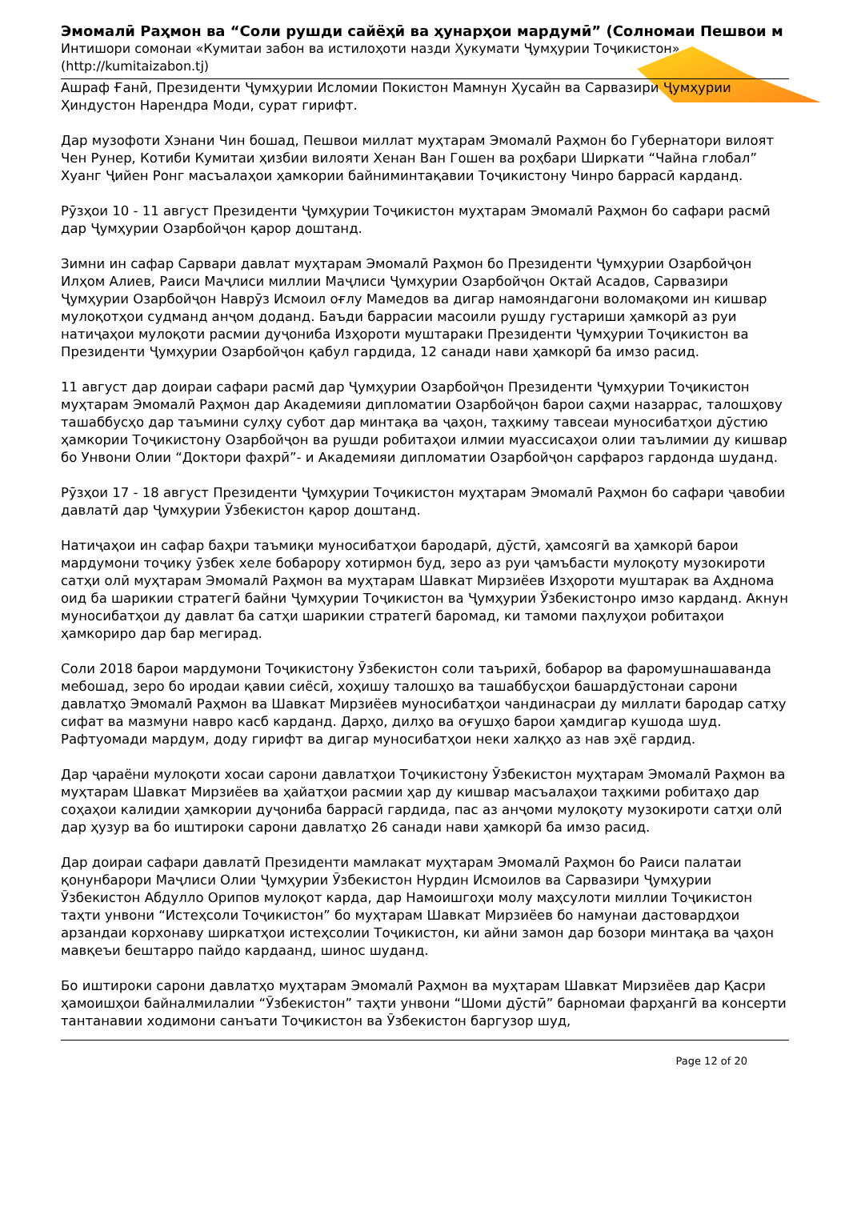Эмомалӣ Раҳмон ва “Соли рушди сайёҳӣ ва ҳунарҳои мардумӣ” (Солномаи Пешвои м
Интишори сомонаи «Кумитаи забон ва истилоҳоти назди Ҳукумати Ҷумҳурии Тоҷикистон»
(http://kumitaizabon.tj)
Ашраф Ғанӣ, Президенти Ҷумҳурии Исломии Покистон Мамнун Ҳусайн ва Сарвазири Ҷумҳурии Ҳиндустон Нарендра Моди, сурат гирифт.
Дар музофоти Хэнани Чин бошад, Пешвои миллат муҳтарам Эмомалӣ Раҳмон бо Губернатори вилоят Чен Рунер, Котиби Кумитаи ҳизбии вилояти Хенан Ван Гошен ва роҳбари Ширкати “Чайна глобал” Хуанг Ҷийен Ронг масъалаҳои ҳамкории байниминтақавии Тоҷикистону Чинро баррасӣ карданд.
Рӯзҳои 10 - 11 август Президенти Ҷумҳурии Тоҷикистон муҳтарам Эмомалӣ Раҳмон бо сафари расмӣ дар Ҷумҳурии Озарбойҷон қарор доштанд.
Зимни ин сафар Сарвари давлат муҳтарам Эмомалӣ Раҳмон бо Президенти Ҷумҳурии Озарбойҷон Илҳом Алиев, Раиси Маҷлиси миллии Маҷлиси Ҷумҳурии Озарбойҷон Октай Асадов, Сарвазири Ҷумҳурии Озарбойҷон Наврӯз Исмоил оғлу Мамедов ва дигар намояндагони воломақоми ин кишвар мулоқотҳои судманд анҷом доданд. Баъди баррасии масоили рушду густариши ҳамкорӣ аз руи натиҷаҳои мулоқоти расмии дуҷониба Изҳороти муштараки Президенти Ҷумҳурии Тоҷикистон ва Президенти Ҷумҳурии Озарбойҷон қабул гардида, 12 санади нави ҳамкорӣ ба имзо расид.
11 август дар доираи сафари расмӣ дар Ҷумҳурии Озарбойҷон Президенти Ҷумҳурии Тоҷикистон муҳтарам Эмомалӣ Раҳмон дар Академияи дипломатии Озарбойҷон барои саҳми назаррас, талошҳову ташаббусҳо дар таъмини сулҳу субот дар минтақа ва ҷаҳон, таҳкиму тавсеаи муносибатҳои дӯстию ҳамкории Тоҷикистону Озарбойҷон ва рушди робитаҳои илмии муассисаҳои олии таълимии ду кишвар бо Унвони Олии “Доктори фахрӣ”- и Академияи дипломатии Озарбойҷон сарфароз гардонда шуданд.
Рӯзҳои 17 - 18 август Президенти Ҷумҳурии Тоҷикистон муҳтарам Эмомалӣ Раҳмон бо сафари ҷавобии давлатӣ дар Ҷумҳурии Ӯзбекистон қарор доштанд.
Натиҷаҳои ин сафар баҳри таъмиқи муносибатҳои бародарӣ, дӯстӣ, ҳамсоягӣ ва ҳамкорӣ барои мардумони тоҷику ӯзбек хеле бобарору хотирмон буд, зеро аз руи ҷамъбасти мулоқоту музокироти сатҳи олӣ муҳтарам Эмомалӣ Раҳмон ва муҳтарам Шавкат Мирзиёев Изҳороти муштарак ва Аҳднома оид ба шарикии стратегӣ байни Ҷумҳурии Тоҷикистон ва Ҷумҳурии Ӯзбекистонро имзо карданд. Акнун муносибатҳои ду давлат ба сатҳи шарикии стратегӣ баромад, ки тамоми паҳлуҳои робитаҳои ҳамкориро дар бар мегирад.
Соли 2018 барои мардумони Тоҷикистону Ӯзбекистон соли таърихӣ, бобарор ва фаромушнашаванда мебошад, зеро бо иродаи қавии сиёсӣ, хоҳишу талошҳо ва ташаббусҳои башардӯстонаи сарони давлатҳо Эмомалӣ Раҳмон ва Шавкат Мирзиёев муносибатҳои чандинасраи ду миллати бародар сатҳу сифат ва мазмуни навро касб карданд. Дарҳо, дилҳо ва оғушҳо барои ҳамдигар кушода шуд. Рафтуомади мардум, доду гирифт ва дигар муносибатҳои неки халқҳо аз нав эҳё гардид.
Дар ҷараёни мулоқоти хосаи сарони давлатҳои Тоҷикистону Ӯзбекистон муҳтарам Эмомалӣ Раҳмон ва муҳтарам Шавкат Мирзиёев ва ҳайатҳои расмии ҳар ду кишвар масъалаҳои таҳкими робитаҳо дар соҳаҳои калидии ҳамкории дуҷониба баррасӣ гардида, пас аз анҷоми мулоқоту музокироти сатҳи олӣ дар ҳузур ва бо иштироки сарони давлатҳо 26 санади нави ҳамкорӣ ба имзо расид.
Дар доираи сафари давлатӣ Президенти мамлакат муҳтарам Эмомалӣ Раҳмон бо Раиси палатаи қонунбарори Маҷлиси Олии Ҷумҳурии Ӯзбекистон Нурдин Исмоилов ва Сарвазири Ҷумҳурии Ӯзбекистон Абдулло Орипов мулоқот карда, дар Намоишгоҳи молу маҳсулоти миллии Тоҷикистон таҳти унвони “Истеҳсоли Тоҷикистон” бо муҳтарам Шавкат Мирзиёев бо намунаи дастовардҳои арзандаи корхонаву ширкатҳои истеҳсолии Тоҷикистон, ки айни замон дар бозори минтақа ва ҷаҳон мавқеъи бештарро пайдо кардаанд, шинос шуданд.
Бо иштироки сарони давлатҳо муҳтарам Эмомалӣ Раҳмон ва муҳтарам Шавкат Мирзиёев дар Қасри ҳамоишҳои байналмилалии “Ӯзбекистон” таҳти унвони “Шоми дӯстӣ” барномаи фарҳангӣ ва консерти тантанавии ходимони санъати Тоҷикистон ва Ӯзбекистон баргузор шуд,
Page 12 of 20